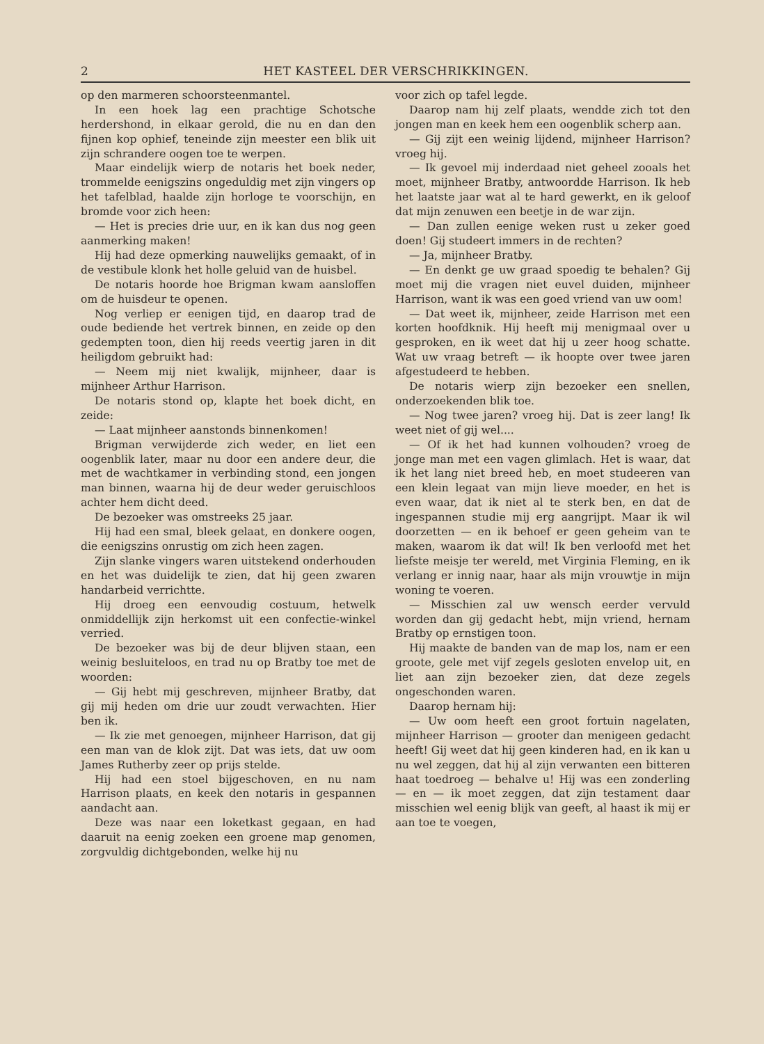2 HET KASTEEL DER VERSCHRIKKINGEN.
op den marmeren schoorsteenmantel.
In een hoek lag een prachtige Schotsche herdershond, in elkaar gerold, die nu en dan den fijnen kop ophief, teneinde zijn meester een blik uit zijn schrandere oogen toe te werpen.
Maar eindelijk wierp de notaris het boek neder, trommelde eenigszins ongeduldig met zijn vingers op het tafelblad, haalde zijn horloge te voorschijn, en bromde voor zich heen:
— Het is precies drie uur, en ik kan dus nog geen aanmerking maken!
Hij had deze opmerking nauwelijks gemaakt, of in de vestibule klonk het holle geluid van de huisbel.
De notaris hoorde hoe Brigman kwam aansloffen om de huisdeur te openen.
Nog verliep er eenigen tijd, en daarop trad de oude bediende het vertrek binnen, en zeide op den gedempten toon, dien hij reeds veertig jaren in dit heiligdom gebruikt had:
— Neem mij niet kwalijk, mijnheer, daar is mijnheer Arthur Harrison.
De notaris stond op, klapte het boek dicht, en zeide:
— Laat mijnheer aanstonds binnenkomen!
Brigman verwijderde zich weder, en liet een oogenblik later, maar nu door een andere deur, die met de wachtkamer in verbinding stond, een jongen man binnen, waarna hij de deur weder geruischloos achter hem dicht deed.
De bezoeker was omstreeks 25 jaar.
Hij had een smal, bleek gelaat, en donkere oogen, die eenigszins onrustig om zich heen zagen.
Zijn slanke vingers waren uitstekend onderhouden en het was duidelijk te zien, dat hij geen zwaren handarbeid verrichtte.
Hij droeg een eenvoudig costuum, hetwelk onmiddellijk zijn herkomst uit een confectie-winkel verried.
De bezoeker was bij de deur blijven staan, een weinig besluiteloos, en trad nu op Bratby toe met de woorden:
— Gij hebt mij geschreven, mijnheer Bratby, dat gij mij heden om drie uur zoudt verwachten. Hier ben ik.
— Ik zie met genoegen, mijnheer Harrison, dat gij een man van de klok zijt. Dat was iets, dat uw oom James Rutherby zeer op prijs stelde.
Hij had een stoel bijgeschoven, en nu nam Harrison plaats, en keek den notaris in gespannen aandacht aan.
Deze was naar een loketkast gegaan, en had daaruit na eenig zoeken een groene map genomen, zorgvuldig dichtgebonden, welke hij nu
voor zich op tafel legde.
Daarop nam hij zelf plaats, wendde zich tot den jongen man en keek hem een oogenblik scherp aan.
— Gij zijt een weinig lijdend, mijnheer Harrison? vroeg hij.
— Ik gevoel mij inderdaad niet geheel zooals het moet, mijnheer Bratby, antwoordde Harrison. Ik heb het laatste jaar wat al te hard gewerkt, en ik geloof dat mijn zenuwen een beetje in de war zijn.
— Dan zullen eenige weken rust u zeker goed doen! Gij studeert immers in de rechten?
— Ja, mijnheer Bratby.
— En denkt ge uw graad spoedig te behalen? Gij moet mij die vragen niet euvel duiden, mijnheer Harrison, want ik was een goed vriend van uw oom!
— Dat weet ik, mijnheer, zeide Harrison met een korten hoofdknik. Hij heeft mij menigmaal over u gesproken, en ik weet dat hij u zeer hoog schatte. Wat uw vraag betreft — ik hoopte over twee jaren afgestudeerd te hebben.
De notaris wierp zijn bezoeker een snellen, onderzoekenden blik toe.
— Nog twee jaren? vroeg hij. Dat is zeer lang! Ik weet niet of gij wel....
— Of ik het had kunnen volhouden? vroeg de jonge man met een vagen glimlach. Het is waar, dat ik het lang niet breed heb, en moet studeeren van een klein legaat van mijn lieve moeder, en het is even waar, dat ik niet al te sterk ben, en dat de ingespannen studie mij erg aangrijpt. Maar ik wil doorzetten — en ik behoef er geen geheim van te maken, waarom ik dat wil! Ik ben verloofd met het liefste meisje ter wereld, met Virginia Fleming, en ik verlang er innig naar, haar als mijn vrouwtje in mijn woning te voeren.
— Misschien zal uw wensch eerder vervuld worden dan gij gedacht hebt, mijn vriend, hernam Bratby op ernstigen toon.
Hij maakte de banden van de map los, nam er een groote, gele met vijf zegels gesloten envelop uit, en liet aan zijn bezoeker zien, dat deze zegels ongeschonden waren.
Daarop hernam hij:
— Uw oom heeft een groot fortuin nagelaten, mijnheer Harrison — grooter dan menigeen gedacht heeft! Gij weet dat hij geen kinderen had, en ik kan u nu wel zeggen, dat hij al zijn verwanten een bitteren haat toedroeg — behalve u! Hij was een zonderling — en — ik moet zeggen, dat zijn testament daar misschien wel eenig blijk van geeft, al haast ik mij er aan toe te voegen,